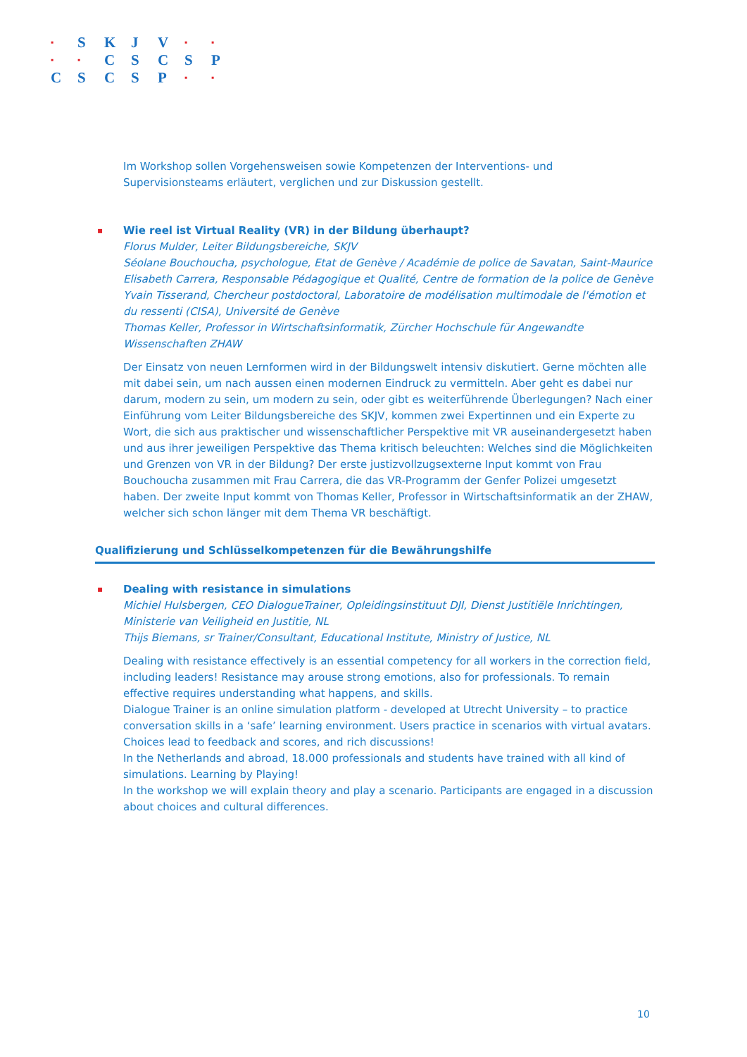| ▪ | S | K | J | V | ▪ | ▪ |
| ▪ | ▪ | C | S | C | S | P |
| C | S | C | S | P | ▪ | ▪ |
Im Workshop sollen Vorgehensweisen sowie Kompetenzen der Interventions- und Supervisionsteams erläutert, verglichen und zur Diskussion gestellt.
▪
Wie reel ist Virtual Reality (VR) in der Bildung überhaupt?
Florus Mulder, Leiter Bildungsbereiche, SKJV
Séolane Bouchoucha, psychologue, Etat de Genève / Académie de police de Savatan, Saint-Maurice
Elisabeth Carrera, Responsable Pédagogique et Qualité, Centre de formation de la police de Genève
Yvain Tisserand, Chercheur postdoctoral, Laboratoire de modélisation multimodale de l'émotion et du ressenti (CISA), Université de Genève
Thomas Keller, Professor in Wirtschaftsinformatik, Zürcher Hochschule für Angewandte Wissenschaften ZHAW
Der Einsatz von neuen Lernformen wird in der Bildungswelt intensiv diskutiert. Gerne möchten alle mit dabei sein, um nach aussen einen modernen Eindruck zu vermitteln. Aber geht es dabei nur darum, modern zu sein, um modern zu sein, oder gibt es weiterführende Überlegungen? Nach einer Einführung vom Leiter Bildungsbereiche des SKJV, kommen zwei Expertinnen und ein Experte zu Wort, die sich aus praktischer und wissenschaftlicher Perspektive mit VR auseinandergesetzt haben und aus ihrer jeweiligen Perspektive das Thema kritisch beleuchten: Welches sind die Möglichkeiten und Grenzen von VR in der Bildung? Der erste justizvollzugsexterne Input kommt von Frau Bouchoucha zusammen mit Frau Carrera, die das VR-Programm der Genfer Polizei umgesetzt haben. Der zweite Input kommt von Thomas Keller, Professor in Wirtschaftsinformatik an der ZHAW, welcher sich schon länger mit dem Thema VR beschäftigt.
Qualifizierung und Schlüsselkompetenzen für die Bewährungshilfe
▪
Dealing with resistance in simulations
Michiel Hulsbergen, CEO DialogueTrainer, Opleidingsinstituut DJI, Dienst Justitiële Inrichtingen, Ministerie van Veiligheid en Justitie, NL
Thijs Biemans, sr Trainer/Consultant, Educational Institute, Ministry of Justice, NL
Dealing with resistance effectively is an essential competency for all workers in the correction field, including leaders! Resistance may arouse strong emotions, also for professionals. To remain effective requires understanding what happens, and skills.
Dialogue Trainer is an online simulation platform - developed at Utrecht University – to practice conversation skills in a ‘safe’ learning environment. Users practice in scenarios with virtual avatars. Choices lead to feedback and scores, and rich discussions!
In the Netherlands and abroad, 18.000 professionals and students have trained with all kind of simulations. Learning by Playing!
In the workshop we will explain theory and play a scenario. Participants are engaged in a discussion about choices and cultural differences.
10